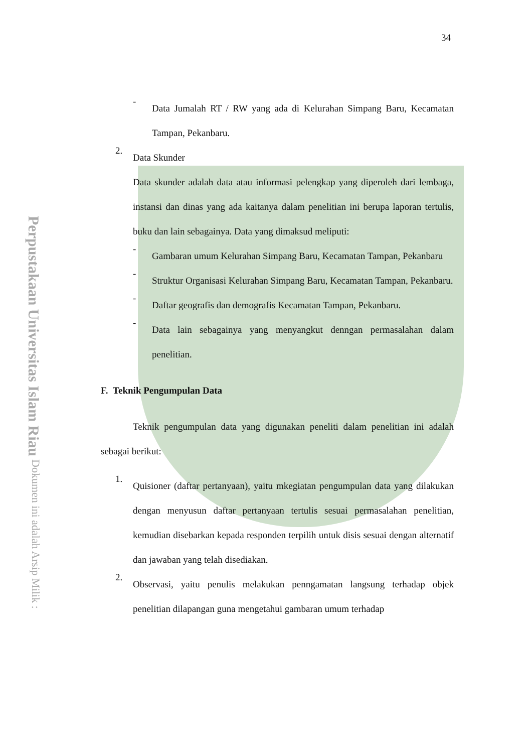Perpustakaan Universitas Islam Riau Dokumen ini adalah Arsip Milik :
34
-
Data Jumalah RT / RW yang ada di Kelurahan Simpang Baru, Kecamatan Tampan, Pekanbaru.
2.
Data Skunder
Data skunder adalah data atau informasi pelengkap yang diperoleh dari lembaga, instansi dan dinas yang ada kaitanya dalam penelitian ini berupa laporan tertulis, buku dan lain sebagainya. Data yang dimaksud meliputi:
-
Gambaran umum Kelurahan Simpang Baru, Kecamatan Tampan, Pekanbaru
-
Struktur Organisasi Kelurahan Simpang Baru, Kecamatan Tampan, Pekanbaru.
-
Daftar geografis dan demografis Kecamatan Tampan, Pekanbaru.
-
Data lain sebagainya yang menyangkut denngan permasalahan dalam penelitian.
F. Teknik Pengumpulan Data
Teknik pengumpulan data yang digunakan peneliti dalam penelitian ini adalah sebagai berikut:
1.
Quisioner (daftar pertanyaan), yaitu mkegiatan pengumpulan data yang dilakukan dengan menyusun daftar pertanyaan tertulis sesuai permasalahan penelitian, kemudian disebarkan kepada responden terpilih untuk disis sesuai dengan alternatif dan jawaban yang telah disediakan.
2.
Observasi, yaitu penulis melakukan penngamatan langsung terhadap objek penelitian dilapangan guna mengetahui gambaran umum terhadap